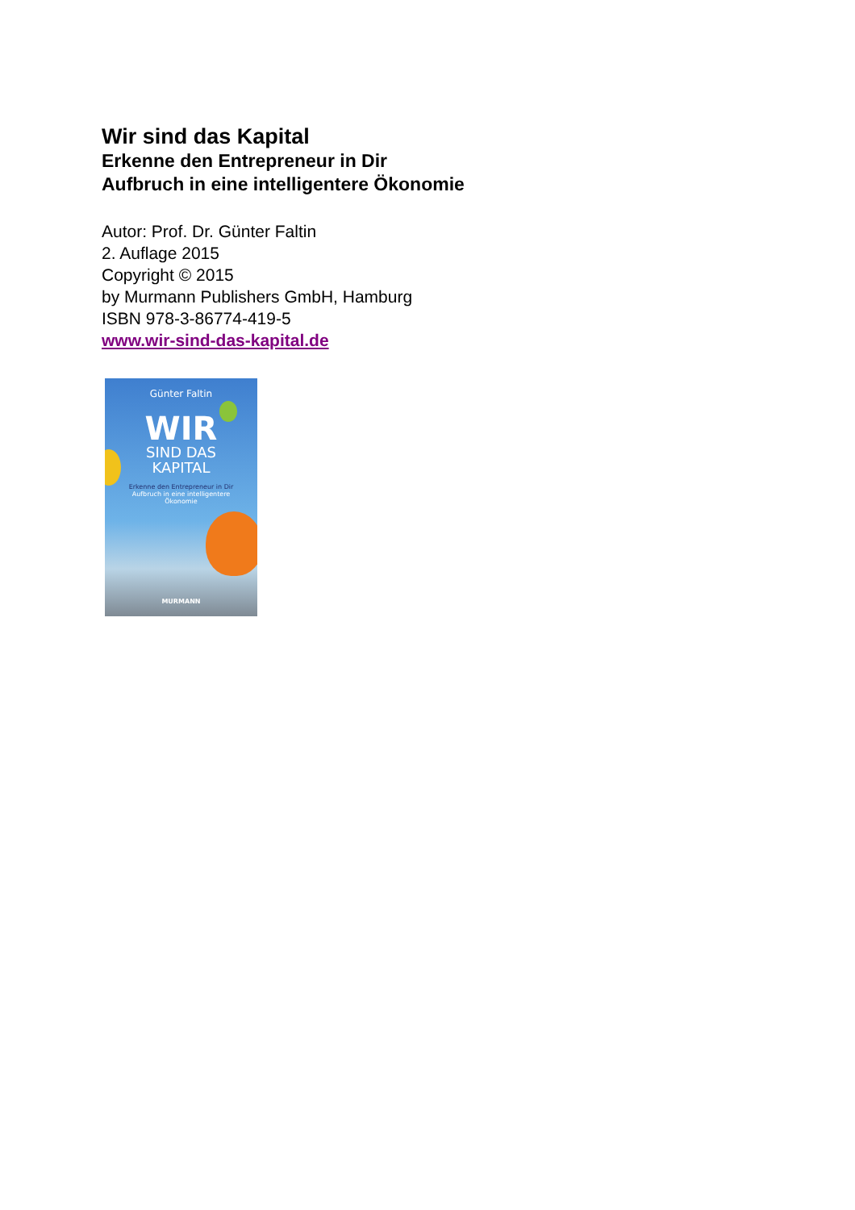Wir sind das Kapital
Erkenne den Entrepreneur in Dir
Aufbruch in eine intelligentere Ökonomie
Autor: Prof. Dr. Günter Faltin
2. Auflage 2015
Copyright © 2015
by Murmann Publishers GmbH, Hamburg
ISBN 978-3-86774-419-5
www.wir-sind-das-kapital.de
Günter Faltin
WIR
SIND DAS
KAPITAL
Erkenne den Entrepreneur in Dir
Aufbruch in eine intelligentere
Ökonomie
MURMANN